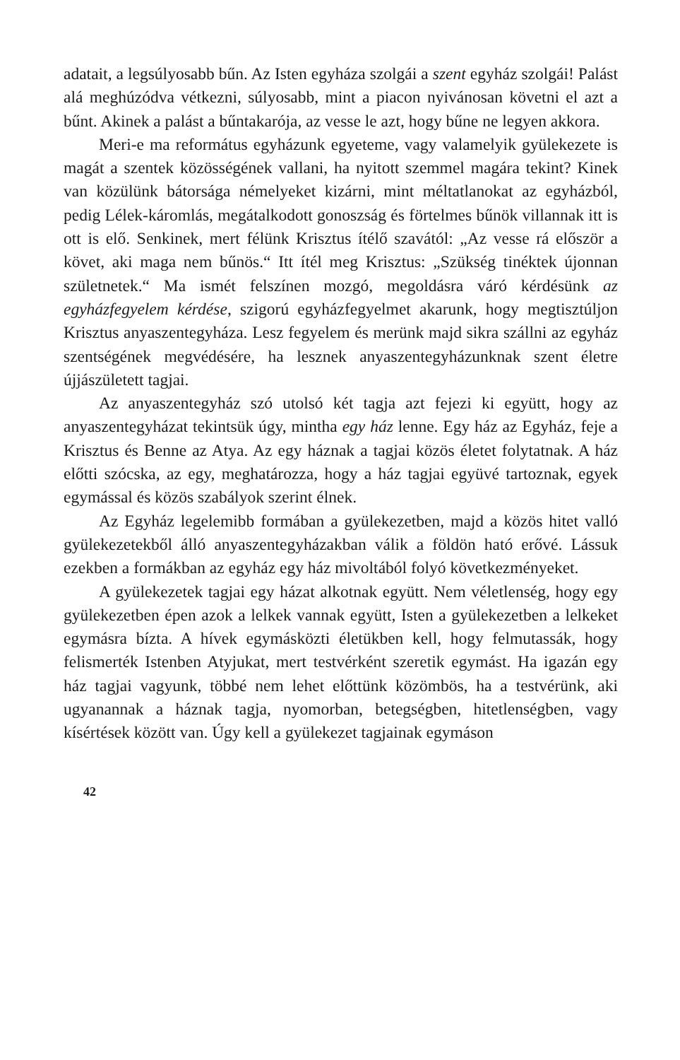adatait, a legsúlyosabb bűn. Az Isten egyháza szolgái a szent egyház szolgái! Palást alá meghúzódva vétkezni, súlyosabb, mint a piacon nyivánosan követni el azt a bűnt. Akinek a palást a bűntakarója, az vesse le azt, hogy bűne ne legyen akkora.
Meri-e ma református egyházunk egyeteme, vagy valamelyik gyülekezete is magát a szentek közösségének vallani, ha nyitott szemmel magára tekint? Kinek van közülünk bátorsága némelyeket kizárni, mint méltatlanokat az egyházból, pedig Lélek-káromlás, megátalkodott gonoszság és förtelmes bűnök villannak itt is ott is elő. Senkinek, mert félünk Krisztus ítélő szavától: „Az vesse rá először a követ, aki maga nem bűnös.“ Itt ítél meg Krisztus: „Szükség tinéktek újonnan születnetek.“ Ma ismét felszínen mozgó, megoldásra váró kérdésünk az egyházfegyelem kérdése, szigorú egyházfegyelmet akarunk, hogy megtisztúljon Krisztus anyaszentegyháza. Lesz fegyelem és merünk majd sikra szállni az egyház szentségének megvédésére, ha lesznek anyaszentegyházunknak szent életre újjászületett tagjai.
Az anyaszentegyház szó utolsó két tagja azt fejezi ki együtt, hogy az anyaszentegyházat tekintsük úgy, mintha egy ház lenne. Egy ház az Egyház, feje a Krisztus és Benne az Atya. Az egy háznak a tagjai közös életet folytatnak. A ház előtti szócska, az egy, meghatározza, hogy a ház tagjai együvé tartoznak, egyek egymással és közös szabályok szerint élnek.
Az Egyház legelemibb formában a gyülekezetben, majd a közös hitet valló gyülekezetekből álló anyaszentegyházakban válik a földön ható erővé. Lássuk ezekben a formákban az egyház egy ház mivoltából folyó következményeket.
A gyülekezetek tagjai egy házat alkotnak együtt. Nem véletlenség, hogy egy gyülekezetben épen azok a lelkek vannak együtt, Isten a gyülekezetben a lelkeket egymásra bízta. A hívek egymásközti életükben kell, hogy felmutassák, hogy felismerték Istenben Atyjukat, mert testvérként szeretik egymást. Ha igazán egy ház tagjai vagyunk, többé nem lehet előttünk közömbös, ha a testvérünk, aki ugyanannak a háznak tagja, nyomorban, betegségben, hitetlenségben, vagy kísértések között van. Úgy kell a gyülekezet tagjainak egymáson
42